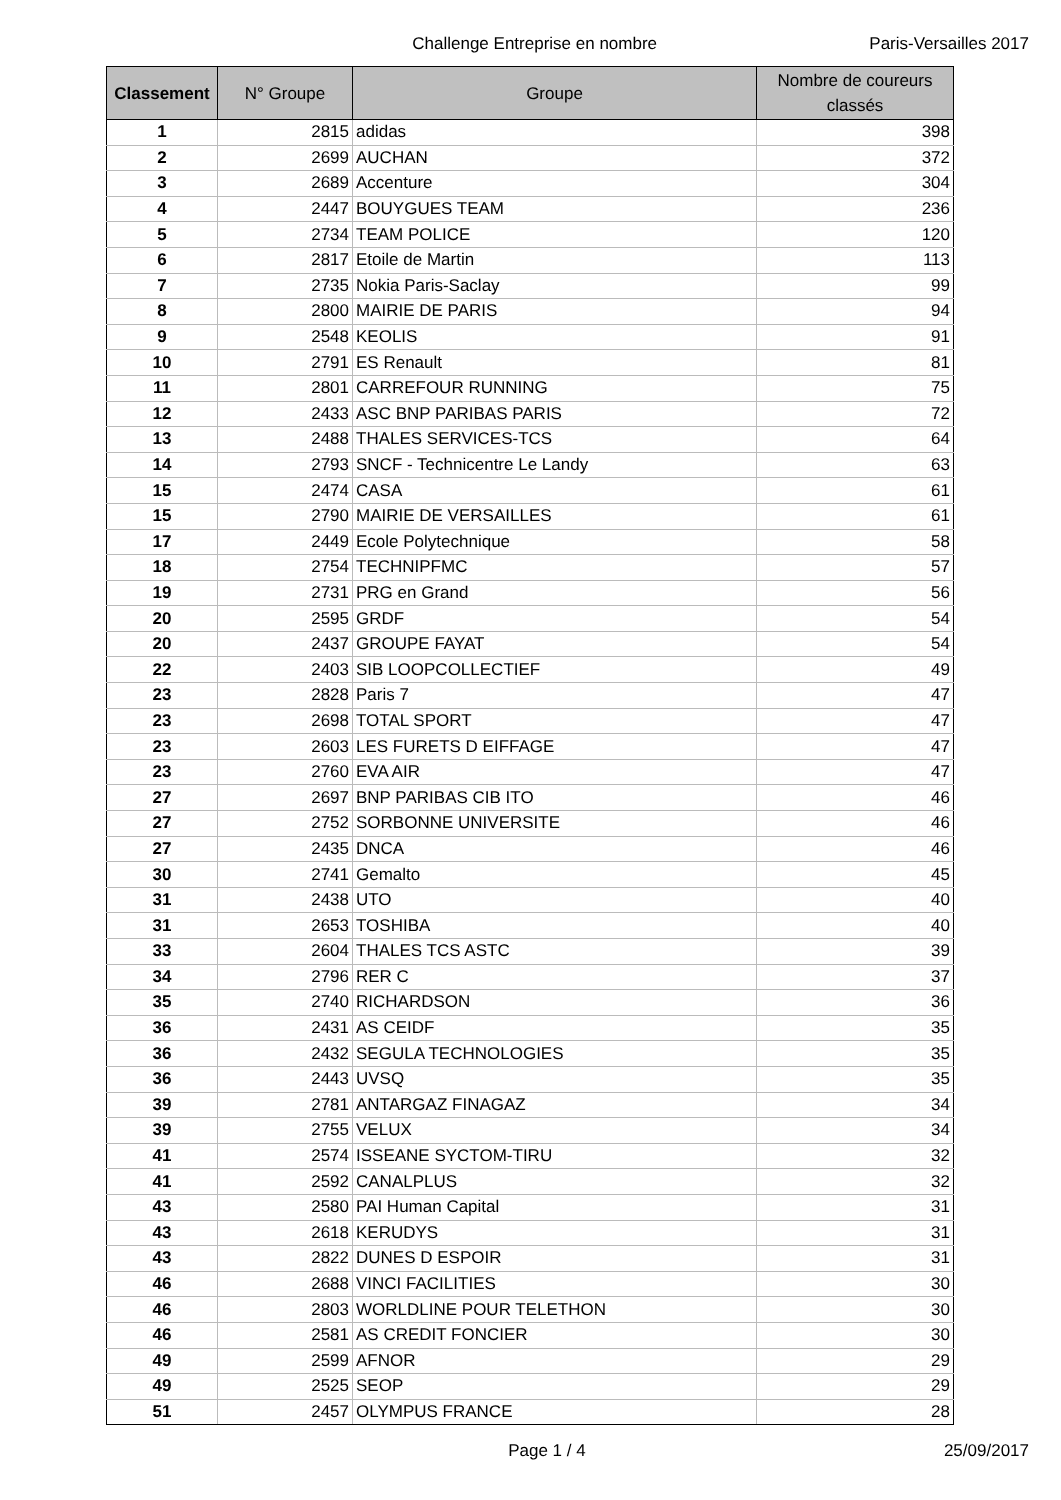Challenge Entreprise en nombre Paris-Versailles 2017
| Classement | N° Groupe | Groupe | Nombre de coureurs classés |
| --- | --- | --- | --- |
| 1 | 2815 | adidas | 398 |
| 2 | 2699 | AUCHAN | 372 |
| 3 | 2689 | Accenture | 304 |
| 4 | 2447 | BOUYGUES TEAM | 236 |
| 5 | 2734 | TEAM POLICE | 120 |
| 6 | 2817 | Etoile de Martin | 113 |
| 7 | 2735 | Nokia Paris-Saclay | 99 |
| 8 | 2800 | MAIRIE DE PARIS | 94 |
| 9 | 2548 | KEOLIS | 91 |
| 10 | 2791 | ES Renault | 81 |
| 11 | 2801 | CARREFOUR RUNNING | 75 |
| 12 | 2433 | ASC BNP PARIBAS PARIS | 72 |
| 13 | 2488 | THALES SERVICES-TCS | 64 |
| 14 | 2793 | SNCF - Technicentre Le Landy | 63 |
| 15 | 2474 | CASA | 61 |
| 15 | 2790 | MAIRIE DE VERSAILLES | 61 |
| 17 | 2449 | Ecole Polytechnique | 58 |
| 18 | 2754 | TECHNIPFMC | 57 |
| 19 | 2731 | PRG en Grand | 56 |
| 20 | 2595 | GRDF | 54 |
| 20 | 2437 | GROUPE FAYAT | 54 |
| 22 | 2403 | SIB LOOPCOLLECTIEF | 49 |
| 23 | 2828 | Paris 7 | 47 |
| 23 | 2698 | TOTAL SPORT | 47 |
| 23 | 2603 | LES FURETS D EIFFAGE | 47 |
| 23 | 2760 | EVA AIR | 47 |
| 27 | 2697 | BNP PARIBAS CIB ITO | 46 |
| 27 | 2752 | SORBONNE UNIVERSITE | 46 |
| 27 | 2435 | DNCA | 46 |
| 30 | 2741 | Gemalto | 45 |
| 31 | 2438 | UTO | 40 |
| 31 | 2653 | TOSHIBA | 40 |
| 33 | 2604 | THALES TCS ASTC | 39 |
| 34 | 2796 | RER C | 37 |
| 35 | 2740 | RICHARDSON | 36 |
| 36 | 2431 | AS CEIDF | 35 |
| 36 | 2432 | SEGULA TECHNOLOGIES | 35 |
| 36 | 2443 | UVSQ | 35 |
| 39 | 2781 | ANTARGAZ FINAGAZ | 34 |
| 39 | 2755 | VELUX | 34 |
| 41 | 2574 | ISSEANE SYCTOM-TIRU | 32 |
| 41 | 2592 | CANALPLUS | 32 |
| 43 | 2580 | PAI Human Capital | 31 |
| 43 | 2618 | KERUDYS | 31 |
| 43 | 2822 | DUNES D ESPOIR | 31 |
| 46 | 2688 | VINCI FACILITIES | 30 |
| 46 | 2803 | WORLDLINE POUR TELETHON | 30 |
| 46 | 2581 | AS CREDIT FONCIER | 30 |
| 49 | 2599 | AFNOR | 29 |
| 49 | 2525 | SEOP | 29 |
| 51 | 2457 | OLYMPUS FRANCE | 28 |
Page 1 / 4 25/09/2017